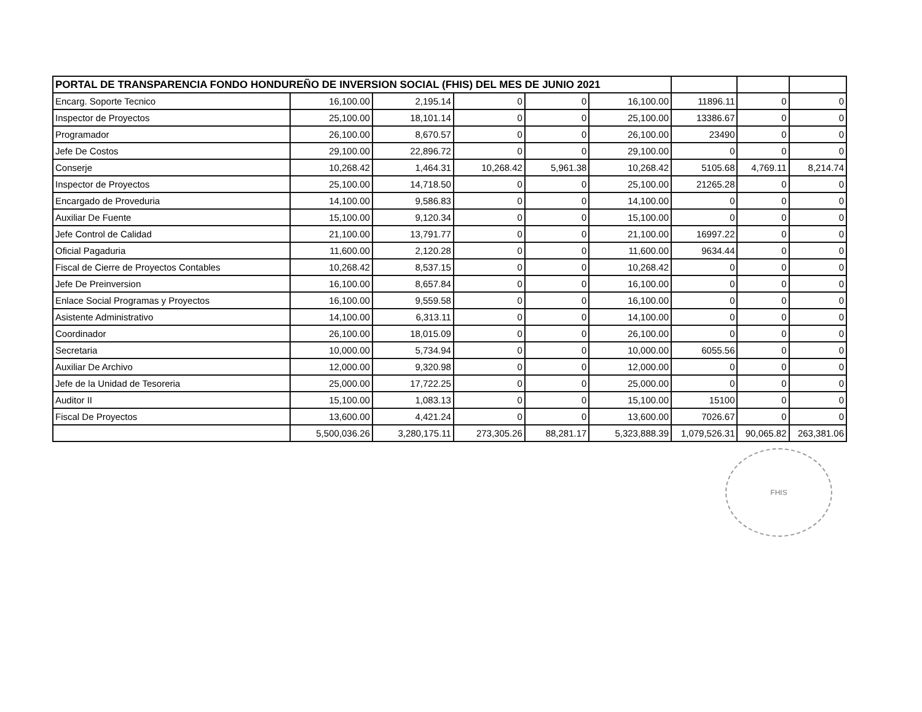| PORTAL DE TRANSPARENCIA FONDO HONDUREÑO DE INVERSION SOCIAL (FHIS) DEL MES DE JUNIO 2021 | | | | | | | | |
| Encarg. Soporte Tecnico | 16,100.00 | 2,195.14 | 0 | 0 | 16,100.00 | 11896.11 | 0 | 0 |
| Inspector de Proyectos | 25,100.00 | 18,101.14 | 0 | 0 | 25,100.00 | 13386.67 | 0 | 0 |
| Programador | 26,100.00 | 8,670.57 | 0 | 0 | 26,100.00 | 23490 | 0 | 0 |
| Jefe De Costos | 29,100.00 | 22,896.72 | 0 | 0 | 29,100.00 | 0 | 0 | 0 |
| Conserje | 10,268.42 | 1,464.31 | 10,268.42 | 5,961.38 | 10,268.42 | 5105.68 | 4,769.11 | 8,214.74 |
| Inspector de Proyectos | 25,100.00 | 14,718.50 | 0 | 0 | 25,100.00 | 21265.28 | 0 | 0 |
| Encargado de Proveduria | 14,100.00 | 9,586.83 | 0 | 0 | 14,100.00 | 0 | 0 | 0 |
| Auxiliar De Fuente | 15,100.00 | 9,120.34 | 0 | 0 | 15,100.00 | 0 | 0 | 0 |
| Jefe Control de Calidad | 21,100.00 | 13,791.77 | 0 | 0 | 21,100.00 | 16997.22 | 0 | 0 |
| Oficial Pagaduria | 11,600.00 | 2,120.28 | 0 | 0 | 11,600.00 | 9634.44 | 0 | 0 |
| Fiscal de Cierre de Proyectos Contables | 10,268.42 | 8,537.15 | 0 | 0 | 10,268.42 | 0 | 0 | 0 |
| Jefe De Preinversion | 16,100.00 | 8,657.84 | 0 | 0 | 16,100.00 | 0 | 0 | 0 |
| Enlace Social Programas y Proyectos | 16,100.00 | 9,559.58 | 0 | 0 | 16,100.00 | 0 | 0 | 0 |
| Asistente Administrativo | 14,100.00 | 6,313.11 | 0 | 0 | 14,100.00 | 0 | 0 | 0 |
| Coordinador | 26,100.00 | 18,015.09 | 0 | 0 | 26,100.00 | 0 | 0 | 0 |
| Secretaria | 10,000.00 | 5,734.94 | 0 | 0 | 10,000.00 | 6055.56 | 0 | 0 |
| Auxiliar De Archivo | 12,000.00 | 9,320.98 | 0 | 0 | 12,000.00 | 0 | 0 | 0 |
| Jefe de la Unidad de Tesoreria | 25,000.00 | 17,722.25 | 0 | 0 | 25,000.00 | 0 | 0 | 0 |
| Auditor II | 15,100.00 | 1,083.13 | 0 | 0 | 15,100.00 | 15100 | 0 | 0 |
| Fiscal De Proyectos | 13,600.00 | 4,421.24 | 0 | 0 | 13,600.00 | 7026.67 | 0 | 0 |
| | 5,500,036.26 | 3,280,175.11 | 273,305.26 | 88,281.17 | 5,323,888.39 | 1,079,526.31 | 90,065.82 | 263,381.06 |
FHIS